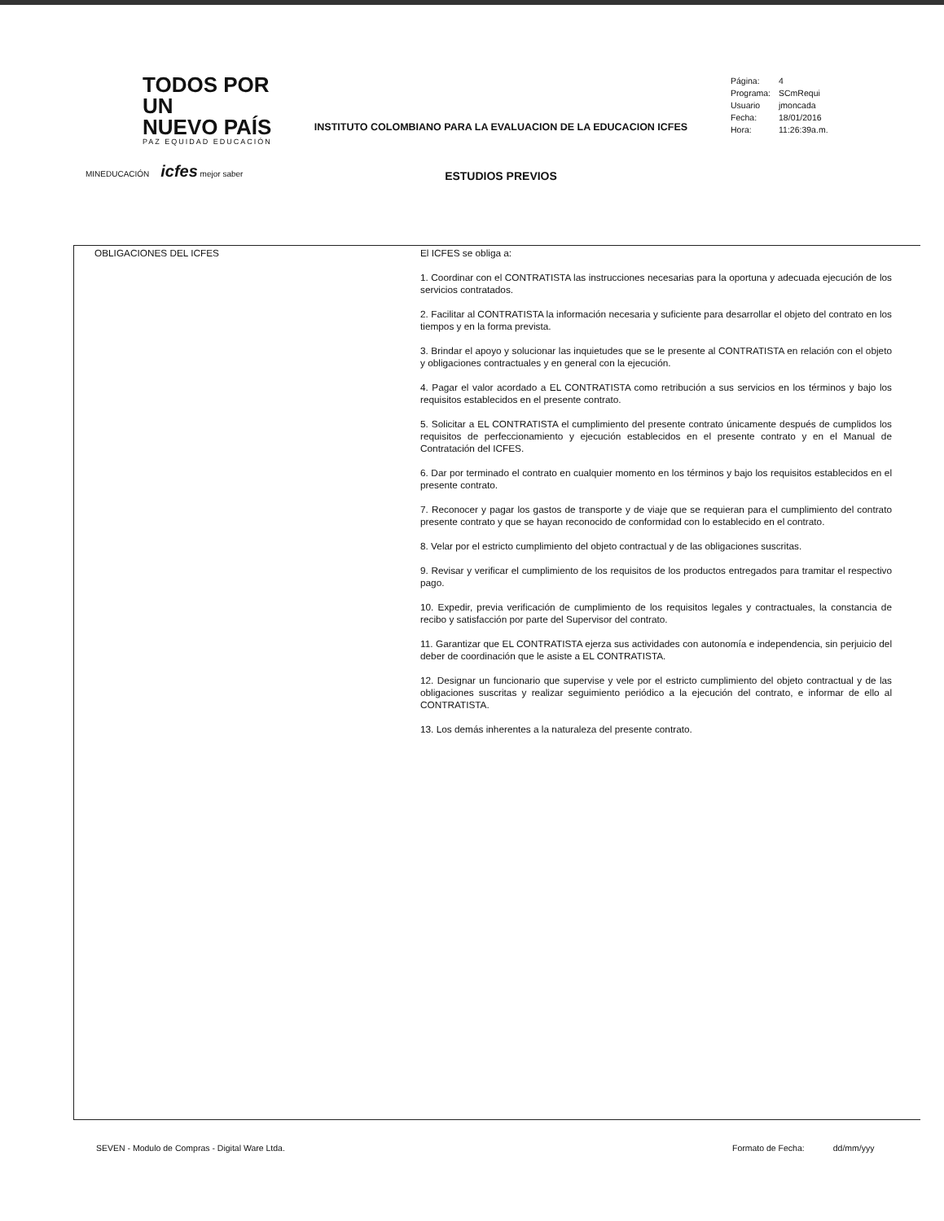TODOS POR UN
NUEVO PAÍS
PAZ EQUIDAD EDUCACIÓN
MINEDUCACIÓN icfes mejor saber
INSTITUTO COLOMBIANO PARA LA EVALUACION DE LA EDUCACION ICFES
ESTUDIOS PREVIOS
| Página: | 4 |
| Programa: | SCmRequi |
| Usuario | jmoncada |
| Fecha: | 18/01/2016 |
| Hora: | 11:26:39a.m. |
| OBLIGACIONES DEL ICFES | El ICFES se obliga a: 1. Coordinar con el CONTRATISTA las instrucciones necesarias para la oportuna y adecuada ejecución de los servicios contratados. 2. Facilitar al CONTRATISTA la información necesaria y suficiente para desarrollar el objeto del contrato en los tiempos y en la forma prevista. 3. Brindar el apoyo y solucionar las inquietudes que se le presente al CONTRATISTA en relación con el objeto y obligaciones contractuales y en general con la ejecución. 4. Pagar el valor acordado a EL CONTRATISTA como retribución a sus servicios en los términos y bajo los requisitos establecidos en el presente contrato. 5. Solicitar a EL CONTRATISTA el cumplimiento del presente contrato únicamente después de cumplidos los requisitos de perfeccionamiento y ejecución establecidos en el presente contrato y en el Manual de Contratación del ICFES. 6. Dar por terminado el contrato en cualquier momento en los términos y bajo los requisitos establecidos en el presente contrato. 7. Reconocer y pagar los gastos de transporte y de viaje que se requieran para el cumplimiento del contrato presente contrato y que se hayan reconocido de conformidad con lo establecido en el contrato. 8. Velar por el estricto cumplimiento del objeto contractual y de las obligaciones suscritas. 9. Revisar y verificar el cumplimiento de los requisitos de los productos entregados para tramitar el respectivo pago. 10. Expedir, previa verificación de cumplimiento de los requisitos legales y contractuales, la constancia de recibo y satisfacción por parte del Supervisor del contrato. 11. Garantizar que EL CONTRATISTA ejerza sus actividades con autonomía e independencia, sin perjuicio del deber de coordinación que le asiste a EL CONTRATISTA. 12. Designar un funcionario que supervise y vele por el estricto cumplimiento del objeto contractual y de las obligaciones suscritas y realizar seguimiento periódico a la ejecución del contrato, e informar de ello al CONTRATISTA. 13. Los demás inherentes a la naturaleza del presente contrato. |
SEVEN - Modulo de Compras - Digital Ware Ltda.
Formato de Fecha: dd/mm/yyy